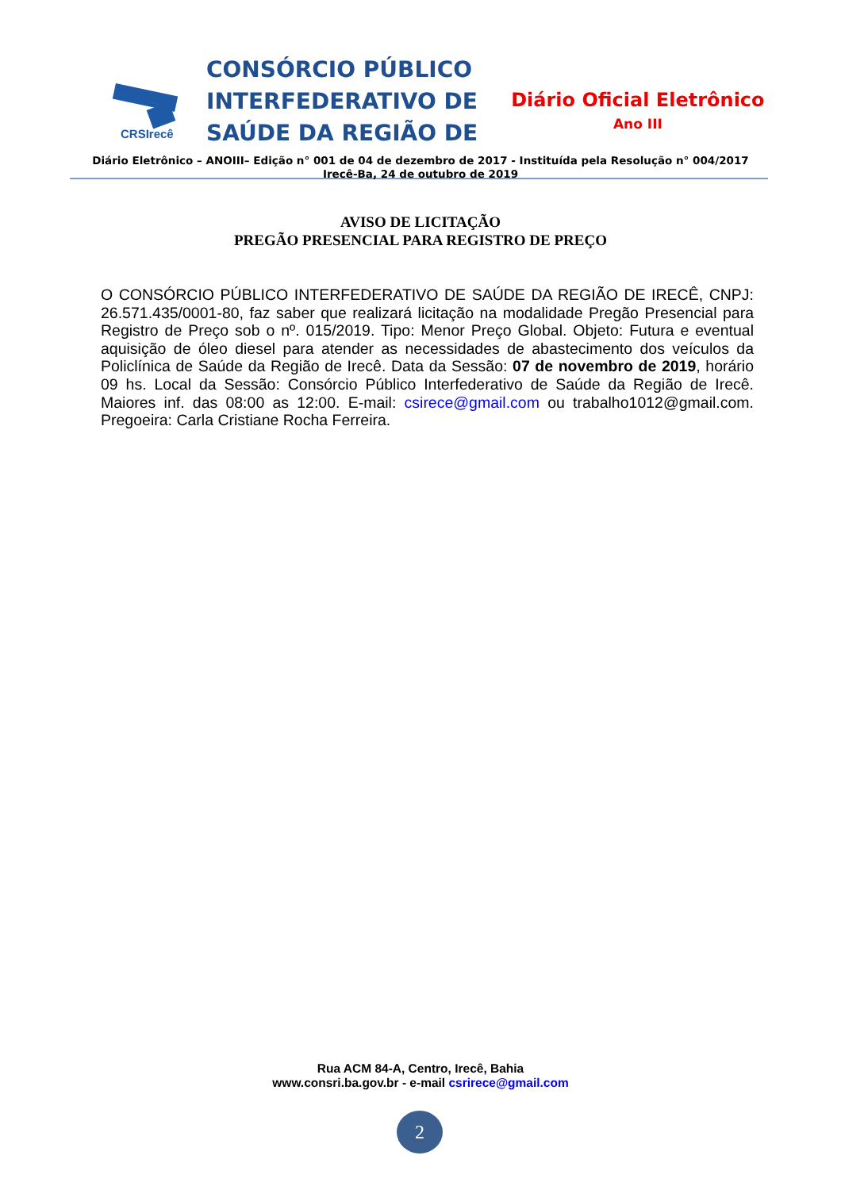CRSIrecê
CONSÓRCIO PÚBLICO
INTERFEDERATIVO DE
SAÚDE DA REGIÃO DE
Diário Oficial Eletrônico
Ano III
Diário Eletrônico – ANOIII– Edição n° 001 de 04 de dezembro de 2017 - Instituída pela Resolução n° 004/2017
Irecê-Ba, 24 de outubro de 2019
AVISO DE LICITAÇÃO
PREGÃO PRESENCIAL PARA REGISTRO DE PREÇO
O CONSÓRCIO PÚBLICO INTERFEDERATIVO DE SAÚDE DA REGIÃO DE IRECÊ, CNPJ: 26.571.435/0001-80, faz saber que realizará licitação na modalidade Pregão Presencial para Registro de Preço sob o nº. 015/2019. Tipo: Menor Preço Global. Objeto: Futura e eventual aquisição de óleo diesel para atender as necessidades de abastecimento dos veículos da Policlínica de Saúde da Região de Irecê. Data da Sessão: 07 de novembro de 2019, horário 09 hs. Local da Sessão: Consórcio Público Interfederativo de Saúde da Região de Irecê. Maiores inf. das 08:00 as 12:00. E-mail: csirece@gmail.com ou trabalho1012@gmail.com. Pregoeira: Carla Cristiane Rocha Ferreira.
Rua ACM 84-A, Centro, Irecê, Bahia
www.consri.ba.gov.br - e-mail csrirece@gmail.com
2